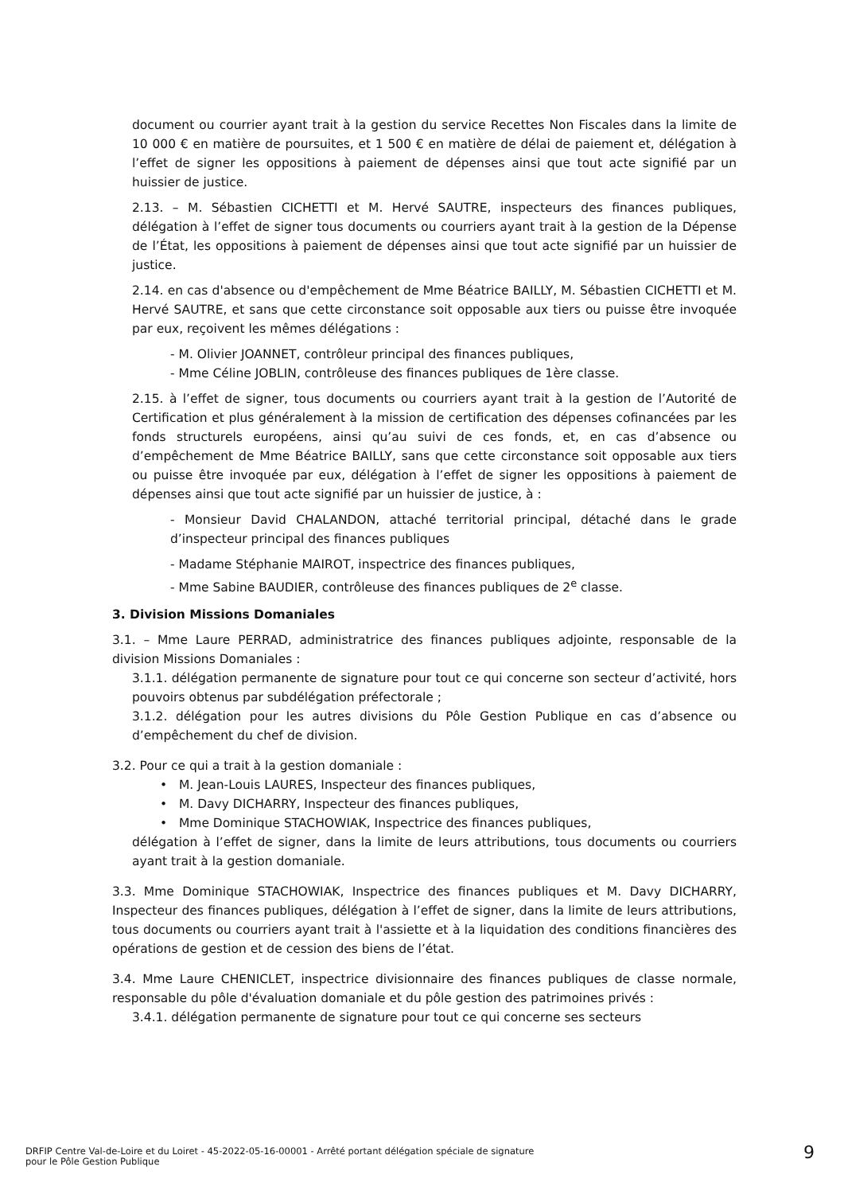document ou courrier ayant trait à la gestion du service Recettes Non Fiscales dans la limite de 10 000 € en matière de poursuites, et 1 500 € en matière de délai de paiement et, délégation à l’effet de signer les oppositions à paiement de dépenses ainsi que tout acte signifié par un huissier de justice.
2.13. – M. Sébastien CICHETTI et M. Hervé SAUTRE, inspecteurs des finances publiques, délégation à l’effet de signer tous documents ou courriers ayant trait à la gestion de la Dépense de l’État, les oppositions à paiement de dépenses ainsi que tout acte signifié par un huissier de justice.
2.14. en cas d'absence ou d'empêchement de Mme Béatrice BAILLY, M. Sébastien CICHETTI et M. Hervé SAUTRE, et sans que cette circonstance soit opposable aux tiers ou puisse être invoquée par eux, reçoivent les mêmes délégations :
- M. Olivier JOANNET, contrôleur principal des finances publiques,
- Mme Céline JOBLIN, contrôleuse des finances publiques de 1ère classe.
2.15. à l’effet de signer, tous documents ou courriers ayant trait à la gestion de l’Autorité de Certification et plus généralement à la mission de certification des dépenses cofinancées par les fonds structurels européens, ainsi qu’au suivi de ces fonds, et, en cas d’absence ou d’empêchement de Mme Béatrice BAILLY, sans que cette circonstance soit opposable aux tiers ou puisse être invoquée par eux, délégation à l’effet de signer les oppositions à paiement de dépenses ainsi que tout acte signifié par un huissier de justice, à :
- Monsieur David CHALANDON, attaché territorial principal, détaché dans le grade d’inspecteur principal des finances publiques
- Madame Stéphanie MAIROT, inspectrice des finances publiques,
- Mme Sabine BAUDIER, contrôleuse des finances publiques de 2<sup>e</sup> classe.
3. Division Missions Domaniales
3.1. – Mme Laure PERRAD, administratrice des finances publiques adjointe, responsable de la division Missions Domaniales :
3.1.1. délégation permanente de signature pour tout ce qui concerne son secteur d’activité, hors pouvoirs obtenus par subdélégation préfectorale ;
3.1.2. délégation pour les autres divisions du Pôle Gestion Publique en cas d’absence ou d’empêchement du chef de division.
3.2. Pour ce qui a trait à la gestion domaniale :
• M. Jean-Louis LAURES, Inspecteur des finances publiques,
• M. Davy DICHARRY, Inspecteur des finances publiques,
• Mme Dominique STACHOWIAK, Inspectrice des finances publiques,
délégation à l’effet de signer, dans la limite de leurs attributions, tous documents ou courriers ayant trait à la gestion domaniale.
3.3. Mme Dominique STACHOWIAK, Inspectrice des finances publiques et M. Davy DICHARRY, Inspecteur des finances publiques, délégation à l’effet de signer, dans la limite de leurs attributions, tous documents ou courriers ayant trait à l'assiette et à la liquidation des conditions financières des opérations de gestion et de cession des biens de l’état.
3.4. Mme Laure CHENICLET, inspectrice divisionnaire des finances publiques de classe normale, responsable du pôle d'évaluation domaniale et du pôle gestion des patrimoines privés :
3.4.1. délégation permanente de signature pour tout ce qui concerne ses secteurs
DRFIP Centre Val-de-Loire et du Loiret - 45-2022-05-16-00001 - Arrêté portant délégation spéciale de signature
pour le Pôle Gestion Publique
9